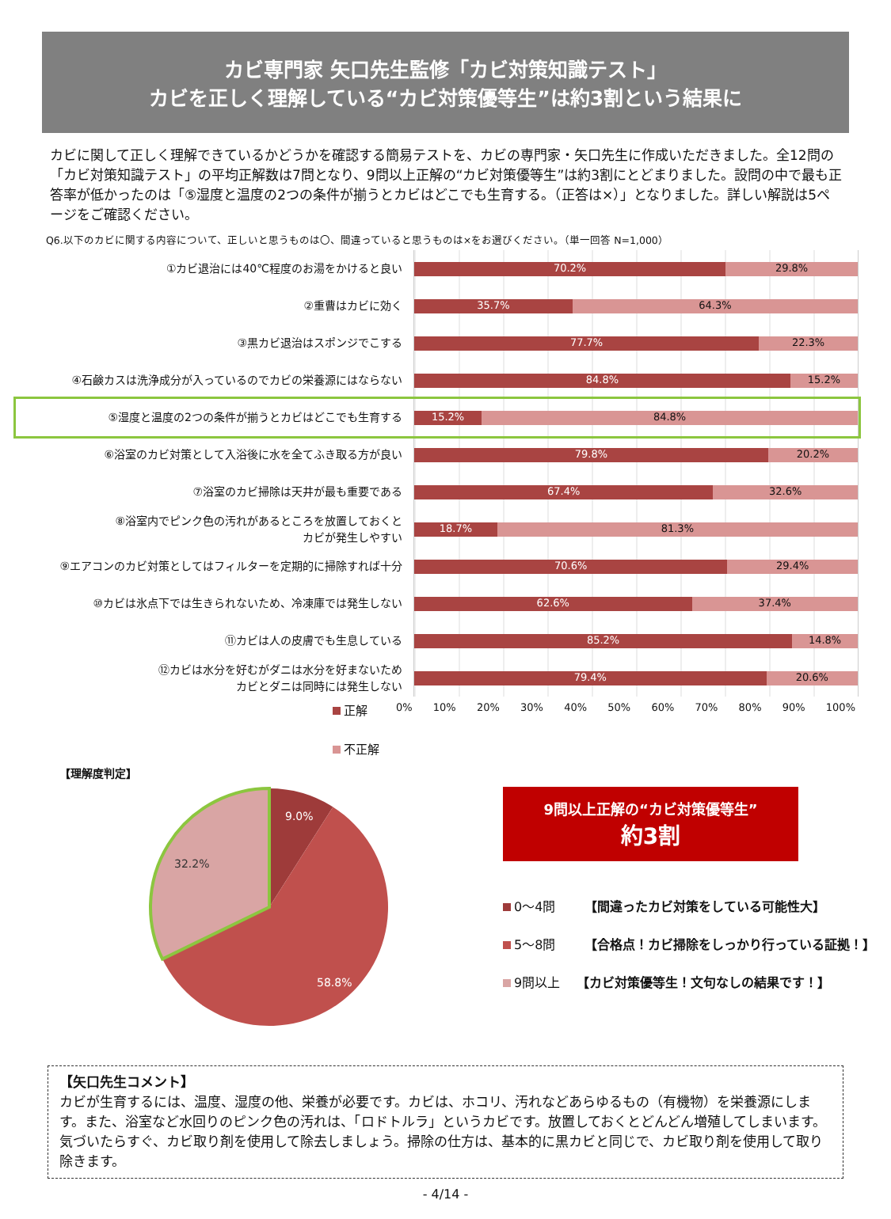カビ専門家 矢口先生監修「カビ対策知識テスト」
カビを正しく理解している“カビ対策優等生”は約3割という結果に
カビに関して正しく理解できているかどうかを確認する簡易テストを、カビの専門家・矢口先生に作成いただきました。全12問の「カビ対策知識テスト」の平均正解数は7問となり、9問以上正解の“カビ対策優等生”は約3割にとどまりました。設問の中で最も正答率が低かったのは「⑤湿度と温度の2つの条件が揃うとカビはどこでも生育する。（正答は×）」となりました。詳しい解説は5ページをご確認ください。
Q6.以下のカビに関する内容について、正しいと思うものは〇、間違っていると思うものは×をお選びください。（単一回答 N=1,000）
| ①カビ退治には40℃程度のお湯をかけると良い | 70.2% 29.8% |
| ②重曹はカビに効く | 35.7% 64.3% |
| ③黒カビ退治はスポンジでこする | 77.7% 22.3% |
| ④石鹸カスは洗浄成分が入っているのでカビの栄養源にはならない | 84.8% 15.2% |
| ⑤湿度と温度の2つの条件が揃うとカビはどこでも生育する | 15.2% 84.8% |
| ⑥浴室のカビ対策として入浴後に水を全てふき取る方が良い | 79.8% 20.2% |
| ⑦浴室のカビ掃除は天井が最も重要である | 67.4% 32.6% |
| ⑧浴室内でピンク色の汚れがあるところを放置しておくと カビが発生しやすい | 18.7% 81.3% |
| ⑨エアコンのカビ対策としてはフィルターを定期的に掃除すれば十分 | 70.6% 29.4% |
| ⑩カビは氷点下では生きられないため、冷凍庫では発生しない | 62.6% 37.4% |
| ⑪カビは人の皮膚でも生息している | 85.2% 14.8% |
| ⑫カビは水分を好むがダニは水分を好まないため カビとダニは同時には発生しない | 79.4% 20.6% |
正解
0% 10% 20% 30% 40% 50% 60% 70% 80% 90% 100%
不正解
【理解度判定】
9.0%
58.8%
32.2%
9問以上正解の“カビ対策優等生”
約3割
0～4問　　 【間違ったカビ対策をしている可能性大】
5～8問　　 【合格点！カビ掃除をしっかり行っている証拠！】
9問以上　 【カビ対策優等生！文句なしの結果です！】
【矢口先生コメント】
カビが生育するには、温度、湿度の他、栄養が必要です。カビは、ホコリ、汚れなどあらゆるもの（有機物）を栄養源にします。また、浴室など水回りのピンク色の汚れは、「ロドトルラ」というカビです。放置しておくとどんどん増殖してしまいます。気づいたらすぐ、カビ取り剤を使用して除去しましょう。掃除の仕方は、基本的に黒カビと同じで、カビ取り剤を使用して取り除きます。
- 4/14 -